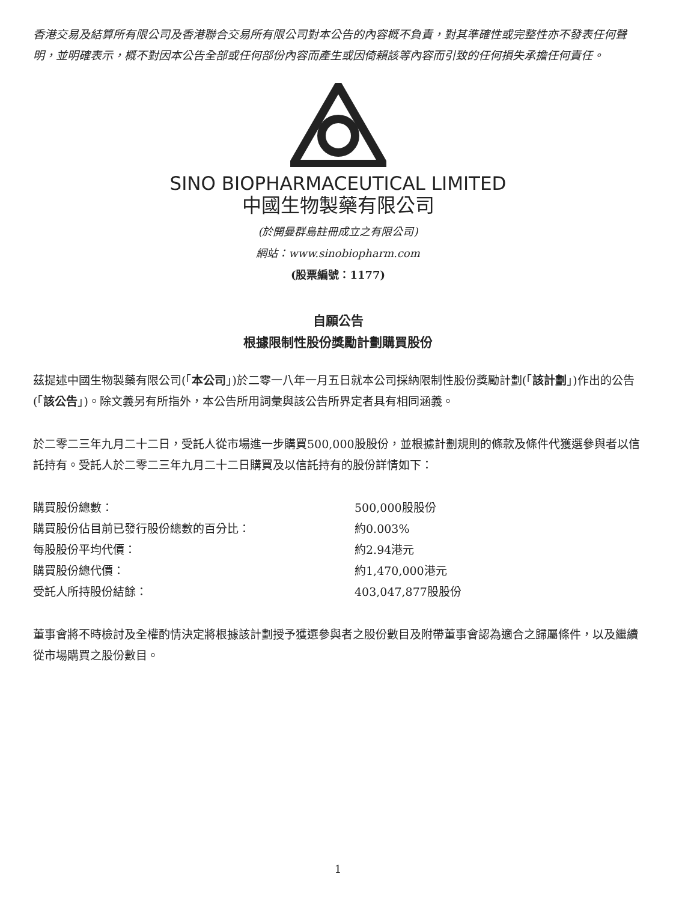香港交易及結算所有限公司及香港聯合交易所有限公司對本公告的內容概不負責，對其準確性或完整性亦不發表任何聲明，並明確表示，概不對因本公告全部或任何部份內容而產生或因倚賴該等內容而引致的任何損失承擔任何責任。
SINO BIOPHARMACEUTICAL LIMITED
中國生物製藥有限公司
(於開曼群島註冊成立之有限公司)
網站：www.sinobiopharm.com
(股票編號：1177)
自願公告
根據限制性股份獎勵計劃購買股份
茲提述中國生物製藥有限公司(「本公司」)於二零一八年一月五日就本公司採納限制性股份獎勵計劃(「該計劃」)作出的公告(「該公告」)。除文義另有所指外，本公告所用詞彙與該公告所界定者具有相同涵義。
於二零二三年九月二十二日，受託人從市場進一步購買500,000股股份，並根據計劃規則的條款及條件代獲選參與者以信託持有。受託人於二零二三年九月二十二日購買及以信託持有的股份詳情如下：
| 購買股份總數： | 500,000股股份 |
| 購買股份佔目前已發行股份總數的百分比： | 約0.003% |
| 每股股份平均代價： | 約2.94港元 |
| 購買股份總代價： | 約1,470,000港元 |
| 受託人所持股份結餘： | 403,047,877股股份 |
董事會將不時檢討及全權酌情決定將根據該計劃授予獲選參與者之股份數目及附帶董事會認為適合之歸屬條件，以及繼續從市場購買之股份數目。
1